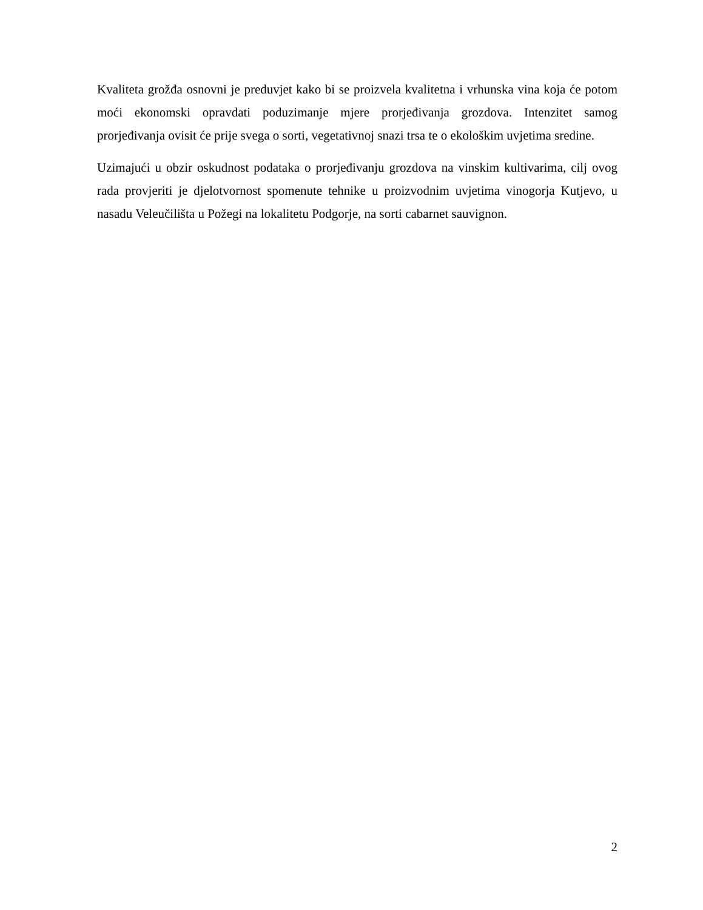Kvaliteta grožđa osnovni je preduvjet kako bi se proizvela kvalitetna i vrhunska vina koja će potom moći ekonomski opravdati poduzimanje mjere prorjeđivanja grozdova. Intenzitet samog prorjeđivanja ovisit će prije svega o sorti, vegetativnoj snazi trsa te o ekološkim uvjetima sredine.
Uzimajući u obzir oskudnost podataka o prorjeđivanju grozdova na vinskim kultivarima, cilj ovog rada provjeriti je djelotvornost spomenute tehnike u proizvodnim uvjetima vinogorja Kutjevo, u nasadu Veleučilišta u Požegi na lokalitetu Podgorje, na sorti cabarnet sauvignon.
2